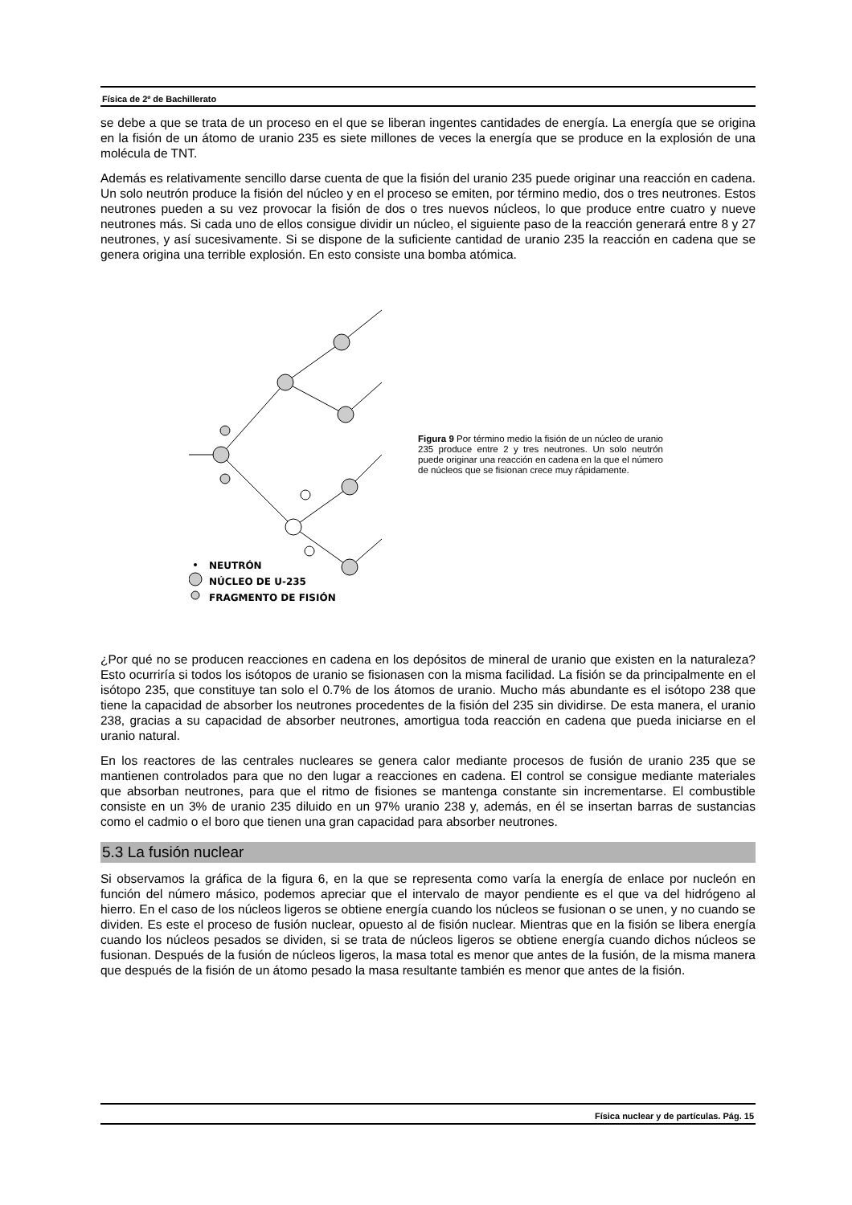Física de 2º de Bachillerato
se debe a que se trata de un proceso en el que se liberan ingentes cantidades de energía. La energía que se origina en la fisión de un átomo de uranio 235 es siete millones de veces la energía que se produce en la explosión de una molécula de TNT.
Además es relativamente sencillo darse cuenta de que la fisión del uranio 235 puede originar una reacción en cadena. Un solo neutrón produce la fisión del núcleo y en el proceso se emiten, por término medio, dos o tres neutrones. Estos neutrones pueden a su vez provocar la fisión de dos o tres nuevos núcleos, lo que produce entre cuatro y nueve neutrones más. Si cada uno de ellos consigue dividir un núcleo, el siguiente paso de la reacción generará entre 8 y 27 neutrones, y así sucesivamente. Si se dispone de la suficiente cantidad de uranio 235 la reacción en cadena que se genera origina una terrible explosión. En esto consiste una bomba atómica.
NEUTRÓN
NÚCLEO DE U-235
FRAGMENTO DE FISIÓN
Figura 9 Por término medio la fisión de un núcleo de uranio 235 produce entre 2 y tres neutrones. Un solo neutrón puede originar una reacción en cadena en la que el número de núcleos que se fisionan crece muy rápidamente.
¿Por qué no se producen reacciones en cadena en los depósitos de mineral de uranio que existen en la naturaleza? Esto ocurriría si todos los isótopos de uranio se fisionasen con la misma facilidad. La fisión se da principalmente en el isótopo 235, que constituye tan solo el 0.7% de los átomos de uranio. Mucho más abundante es el isótopo 238 que tiene la capacidad de absorber los neutrones procedentes de la fisión del 235 sin dividirse. De esta manera, el uranio 238, gracias a su capacidad de absorber neutrones, amortigua toda reacción en cadena que pueda iniciarse en el uranio natural.
En los reactores de las centrales nucleares se genera calor mediante procesos de fusión de uranio 235 que se mantienen controlados para que no den lugar a reacciones en cadena. El control se consigue mediante materiales que absorban neutrones, para que el ritmo de fisiones se mantenga constante sin incrementarse. El combustible consiste en un 3% de uranio 235 diluido en un 97% uranio 238 y, además, en él se insertan barras de sustancias como el cadmio o el boro que tienen una gran capacidad para absorber neutrones.
5.3 La fusión nuclear
Si observamos la gráfica de la figura 6, en la que se representa como varía la energía de enlace por nucleón en función del número másico, podemos apreciar que el intervalo de mayor pendiente es el que va del hidrógeno al hierro. En el caso de los núcleos ligeros se obtiene energía cuando los núcleos se fusionan o se unen, y no cuando se dividen. Es este el proceso de fusión nuclear, opuesto al de fisión nuclear. Mientras que en la fisión se libera energía cuando los núcleos pesados se dividen, si se trata de núcleos ligeros se obtiene energía cuando dichos núcleos se fusionan. Después de la fusión de núcleos ligeros, la masa total es menor que antes de la fusión, de la misma manera que después de la fisión de un átomo pesado la masa resultante también es menor que antes de la fisión.
Física nuclear y de partículas. Pág. 15